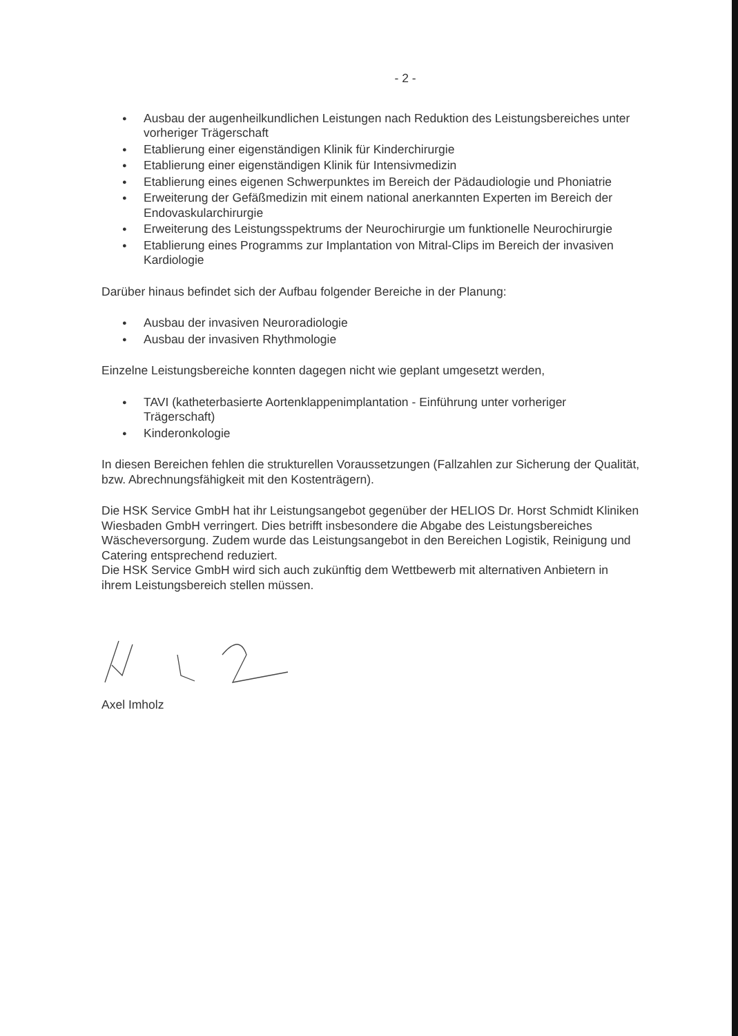- 2 -
● Ausbau der augenheilkundlichen Leistungen nach Reduktion des Leistungsbereiches unter vorheriger Trägerschaft
● Etablierung einer eigenständigen Klinik für Kinderchirurgie
● Etablierung einer eigenständigen Klinik für Intensivmedizin
● Etablierung eines eigenen Schwerpunktes im Bereich der Pädaudiologie und Phoniatrie
● Erweiterung der Gefäßmedizin mit einem national anerkannten Experten im Bereich der Endovaskularchirurgie
● Erweiterung des Leistungsspektrums der Neurochirurgie um funktionelle Neurochirurgie
● Etablierung eines Programms zur Implantation von Mitral-Clips im Bereich der invasiven Kardiologie
Darüber hinaus befindet sich der Aufbau folgender Bereiche in der Planung:
● Ausbau der invasiven Neuroradiologie
● Ausbau der invasiven Rhythmologie
Einzelne Leistungsbereiche konnten dagegen nicht wie geplant umgesetzt werden,
● TAVI (katheterbasierte Aortenklappenimplantation - Einführung unter vorheriger Trägerschaft)
● Kinderonkologie
In diesen Bereichen fehlen die strukturellen Voraussetzungen (Fallzahlen zur Sicherung der Qualität, bzw. Abrechnungsfähigkeit mit den Kostenträgern).
Die HSK Service GmbH hat ihr Leistungsangebot gegenüber der HELIOS Dr. Horst Schmidt Kliniken Wiesbaden GmbH verringert. Dies betrifft insbesondere die Abgabe des Leistungsbereiches Wäscheversorgung. Zudem wurde das Leistungsangebot in den Bereichen Logistik, Reinigung und Catering entsprechend reduziert.
Die HSK Service GmbH wird sich auch zukünftig dem Wettbewerb mit alternativen Anbietern in ihrem Leistungsbereich stellen müssen.
Axel Imholz